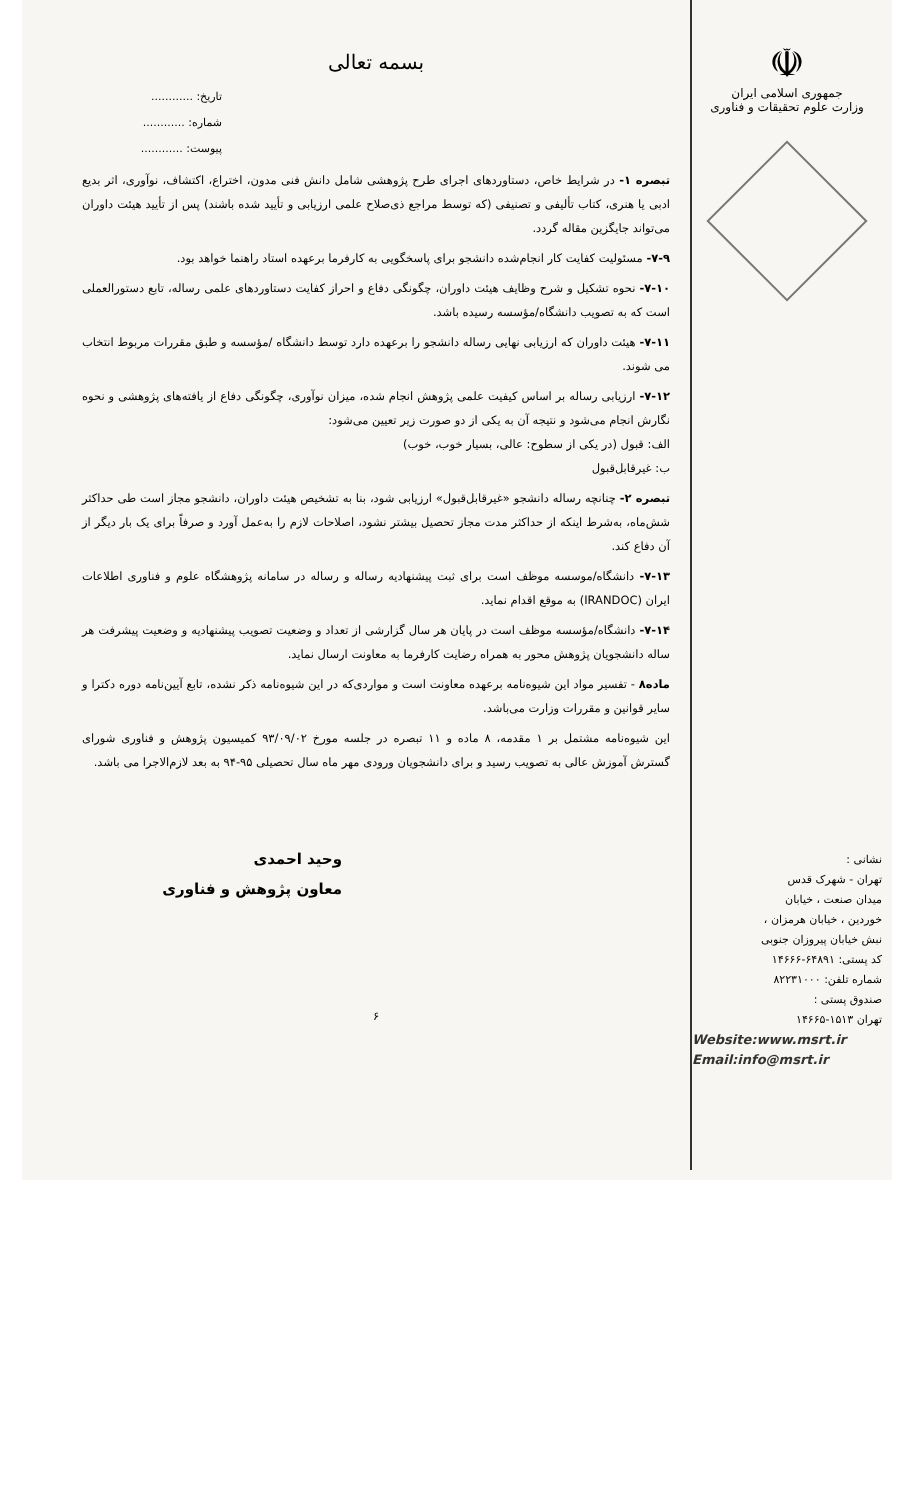☫
جمهوری اسلامی ایران
وزارت علوم تحقیقات و فناوری
نشانی :
تهران - شهرک قدس
میدان صنعت ، خیابان
خوردین ، خیابان هرمزان ،
نبش خیابان پیروزان جنوبی
کد پستی: ۶۴۸۹۱-۱۴۶۶۶
شماره تلفن: ۸۲۲۳۱۰۰۰
صندوق پستی :
تهران ۱۵۱۳-۱۴۶۶۵
Website:www.msrt.ir
Email:info@msrt.ir
بسمه تعالی
تاریخ: ............
شماره: ............
پیوست: ............
تبصره ۱- در شرایط خاص، دستاوردهای اجرای طرح پژوهشی شامل دانش فنی مدون، اختراع، اکتشاف، نوآوری، اثر بدیع ادبی یا هنری، کتاب تألیفی و تصنیفی (که توسط مراجع ذی‌صلاح علمی ارزیابی و تأیید شده باشند) پس از تأیید هیئت داوران می‌تواند جایگزین مقاله گردد.
۷-۹- مسئولیت کفایت کار انجام‌شده دانشجو برای پاسخگویی به کارفرما برعهده استاد راهنما خواهد بود.
۷-۱۰- نحوه تشکیل و شرح وظایف هیئت داوران، چگونگی دفاع و احراز کفایت دستاوردهای علمی رساله، تابع دستورالعملی است که به تصویب دانشگاه/مؤسسه رسیده باشد.
۷-۱۱- هیئت داوران که ارزیابی نهایی رساله دانشجو را برعهده دارد توسط دانشگاه /مؤسسه و طبق مقررات مربوط انتخاب می شوند.
۷-۱۲- ارزیابی رساله بر اساس کیفیت علمی پژوهش انجام شده، میزان نوآوری، چگونگی دفاع از یافته‌های پژوهشی و نحوه نگارش انجام می‌شود و نتیجه آن به یکی از دو صورت زیر تعیین می‌شود:
الف: قبول (در یکی از سطوح: عالی، بسیار خوب، خوب)
ب: غیرقابل‌قبول
تبصره ۲- چنانچه رساله دانشجو «غیرقابل‌قبول» ارزیابی شود، بنا به تشخیص هیئت داوران، دانشجو مجاز است طی حداکثر شش‌ماه، به‌شرط اینکه از حداکثر مدت مجاز تحصیل بیشتر نشود، اصلاحات لازم را به‌عمل آورد و صرفاً برای یک بار دیگر از آن دفاع کند.
۷-۱۳- دانشگاه/موسسه موظف است برای ثبت پیشنهادیه رساله و رساله در سامانه پژوهشگاه علوم و فناوری اطلاعات ایران (IRANDOC) به موقع اقدام نماید.
۷-۱۴- دانشگاه/مؤسسه موظف است در پایان هر سال گزارشی از تعداد و وضعیت تصویب پیشنهادیه و وضعیت پیشرفت هر ساله دانشجویان پژوهش محور به همراه رضایت کارفرما به معاونت ارسال نماید.
ماده۸ - تفسیر مواد این شیوه‌نامه برعهده معاونت است و مواردی‌که در این شیوه‌نامه ذکر نشده، تابع آیین‌نامه دوره دکترا و سایر قوانین و مقررات وزارت می‌باشد.
این شیوه‌نامه مشتمل بر ۱ مقدمه، ۸ ماده و ۱۱ تبصره در جلسه مورخ ۹۳/۰۹/۰۲ کمیسیون پژوهش و فناوری شورای گسترش آموزش عالی به تصویب رسید و برای دانشجویان ورودی مهر ماه سال تحصیلی ۹۵-۹۴ به بعد لازم‌الاجرا می باشد.
وحید احمدی
معاون پژوهش و فناوری
۶